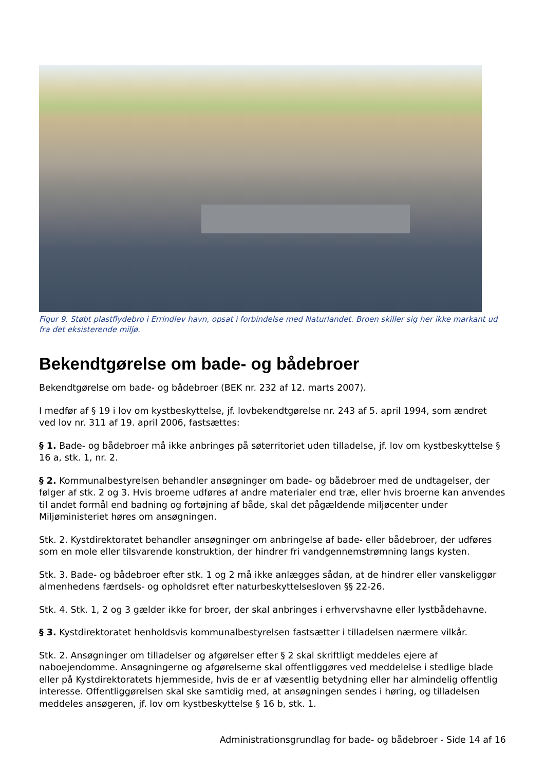Figur 9. Støbt plastflydebro i Errindlev havn, opsat i forbindelse med Naturlandet. Broen skiller sig her ikke markant ud fra det eksisterende miljø.
Bekendtgørelse om bade- og bådebroer
Bekendtgørelse om bade- og bådebroer (BEK nr. 232 af 12. marts 2007).
I medfør af § 19 i lov om kystbeskyttelse, jf. lovbekendtgørelse nr. 243 af 5. april 1994, som ændret ved lov nr. 311 af 19. april 2006, fastsættes:
§ 1. Bade- og bådebroer må ikke anbringes på søterritoriet uden tilladelse, jf. lov om kystbeskyttelse § 16 a, stk. 1, nr. 2.
§ 2. Kommunalbestyrelsen behandler ansøgninger om bade- og bådebroer med de undtagelser, der følger af stk. 2 og 3. Hvis broerne udføres af andre materialer end træ, eller hvis broerne kan anvendes til andet formål end badning og fortøjning af både, skal det pågældende miljøcenter under Miljøministeriet høres om ansøgningen.
Stk. 2. Kystdirektoratet behandler ansøgninger om anbringelse af bade- eller bådebroer, der udføres som en mole eller tilsvarende konstruktion, der hindrer fri vandgennemstrømning langs kysten.
Stk. 3. Bade- og bådebroer efter stk. 1 og 2 må ikke anlægges sådan, at de hindrer eller vanskeliggør almenhedens færdsels- og opholdsret efter naturbeskyttelsesloven §§ 22-26.
Stk. 4. Stk. 1, 2 og 3 gælder ikke for broer, der skal anbringes i erhvervshavne eller lystbådehavne.
§ 3. Kystdirektoratet henholdsvis kommunalbestyrelsen fastsætter i tilladelsen nærmere vilkår.
Stk. 2. Ansøgninger om tilladelser og afgørelser efter § 2 skal skriftligt meddeles ejere af naboejendomme. Ansøgningerne og afgørelserne skal offentliggøres ved meddelelse i stedlige blade eller på Kystdirektoratets hjemmeside, hvis de er af væsentlig betydning eller har almindelig offentlig interesse. Offentliggørelsen skal ske samtidig med, at ansøgningen sendes i høring, og tilladelsen meddeles ansøgeren, jf. lov om kystbeskyttelse § 16 b, stk. 1.
Administrationsgrundlag for bade- og bådebroer - Side 14 af 16